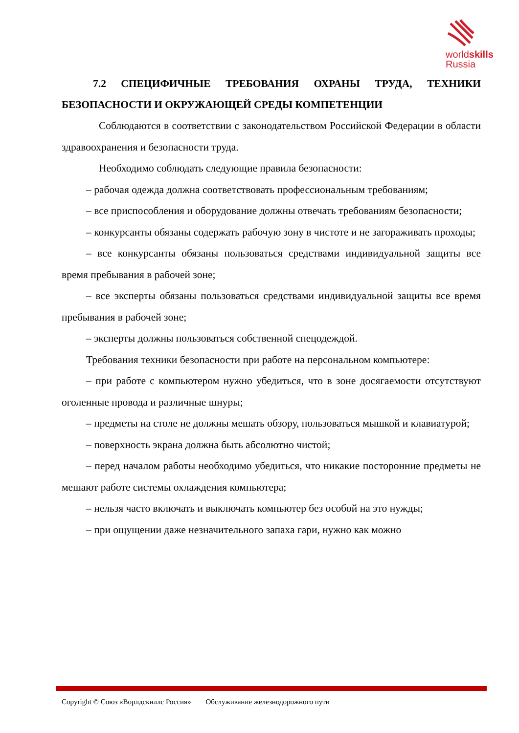worldskills
Russia
7.2 СПЕЦИФИЧНЫЕ ТРЕБОВАНИЯ ОХРАНЫ ТРУДА, ТЕХНИКИ БЕЗОПАСНОСТИ И ОКРУЖАЮЩЕЙ СРЕДЫ КОМПЕТЕНЦИИ
Соблюдаются в соответствии с законодательством Российской Федерации в области здравоохранения и безопасности труда.
Необходимо соблюдать следующие правила безопасности:
– рабочая одежда должна соответствовать профессиональным требованиям;
– все приспособления и оборудование должны отвечать требованиям безопасности;
– конкурсанты обязаны содержать рабочую зону в чистоте и не загораживать проходы;
– все конкурсанты обязаны пользоваться средствами индивидуальной защиты все время пребывания в рабочей зоне;
– все эксперты обязаны пользоваться средствами индивидуальной защиты все время пребывания в рабочей зоне;
– эксперты должны пользоваться собственной спецодеждой.
Требования техники безопасности при работе на персональном компьютере:
– при работе с компьютером нужно убедиться, что в зоне досягаемости отсутствуют оголенные провода и различные шнуры;
– предметы на столе не должны мешать обзору, пользоваться мышкой и клавиатурой;
– поверхность экрана должна быть абсолютно чистой;
– перед началом работы необходимо убедиться, что никакие посторонние предметы не мешают работе системы охлаждения компьютера;
– нельзя часто включать и выключать компьютер без особой на это нужды;
– при ощущении даже незначительного запаха гари, нужно как можно
Copyright © Союз «Ворлдскиллс Россия» Обслуживание железнодорожного пути